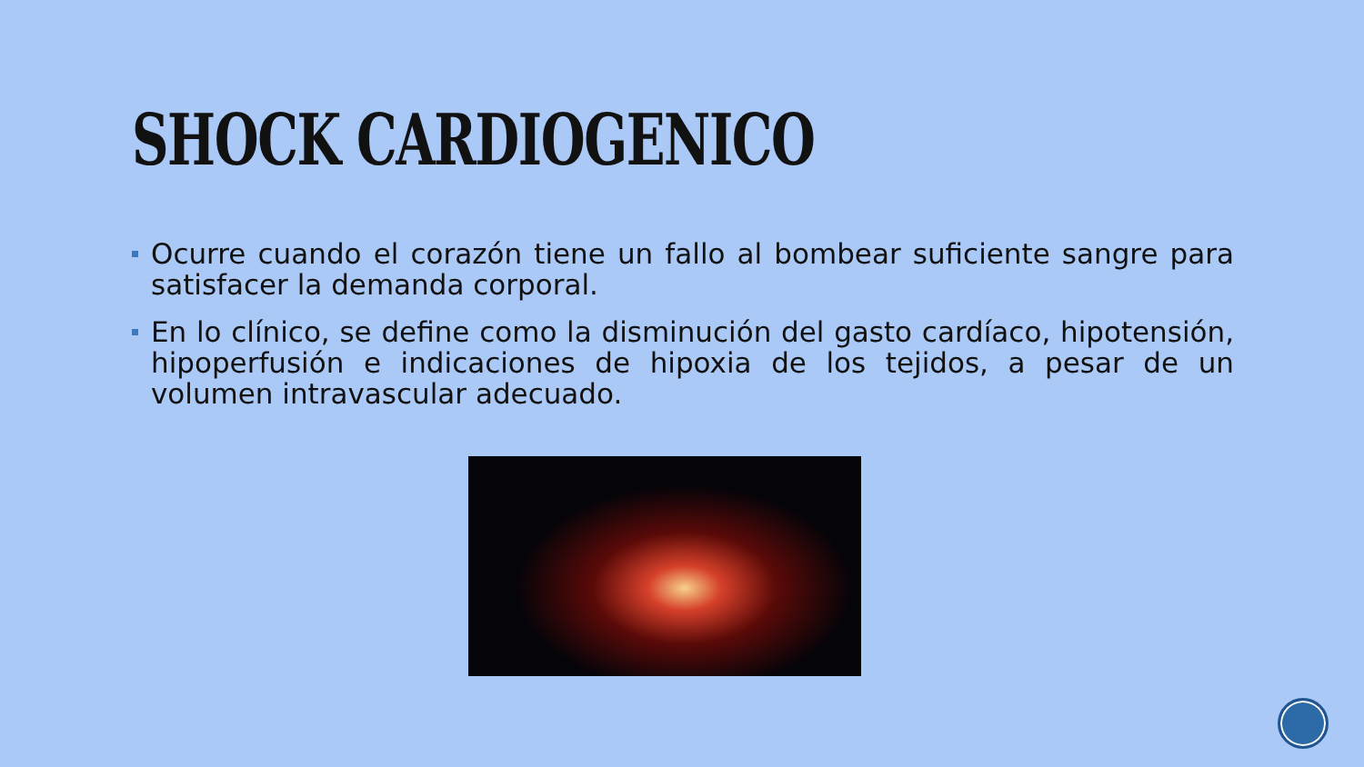SHOCK CARDIOGENICO
Ocurre cuando el corazón tiene un fallo al bombear suficiente sangre para satisfacer la demanda corporal.
En lo clínico, se define como la disminución del gasto cardíaco, hipotensión, hipoperfusión e indicaciones de hipoxia de los tejidos, a pesar de un volumen intravascular adecuado.